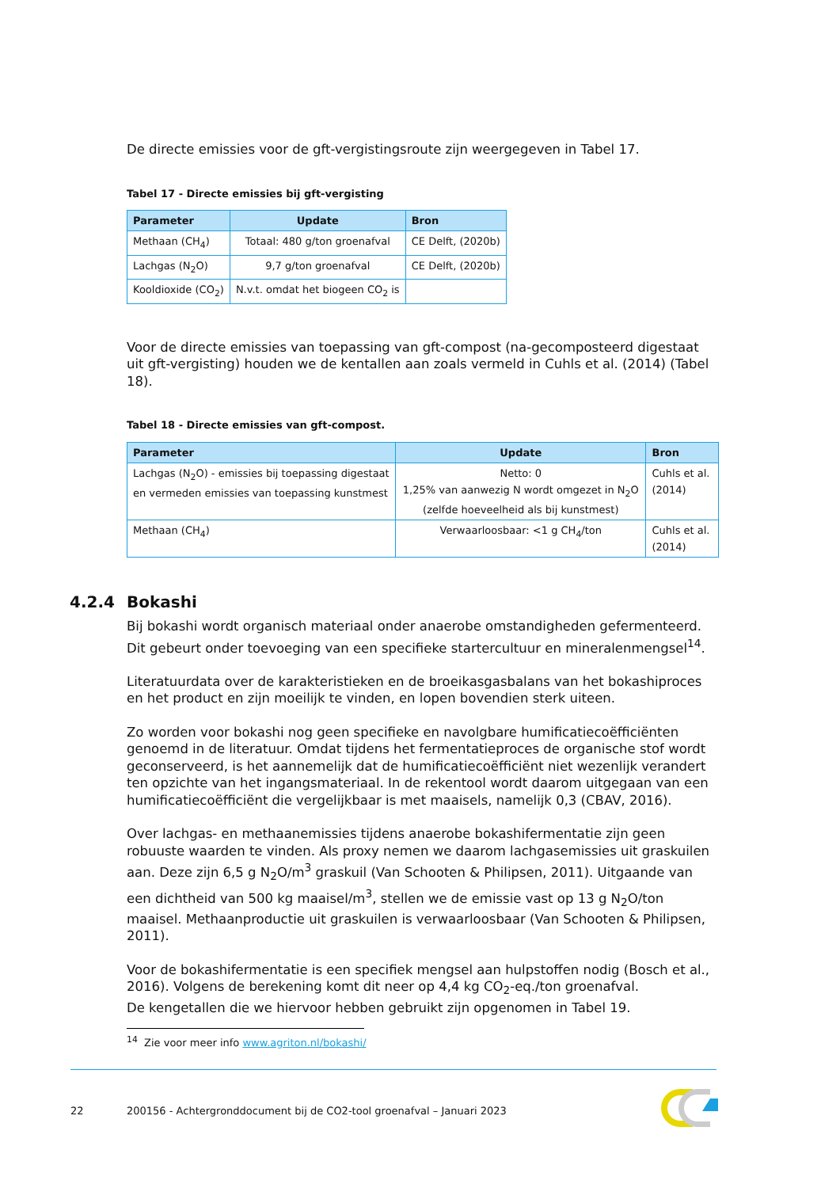De directe emissies voor de gft-vergistingsroute zijn weergegeven in Tabel 17.
Tabel 17 - Directe emissies bij gft-vergisting
| Parameter | Update | Bron |
| --- | --- | --- |
| Methaan (CH<sub>4</sub>) | Totaal: 480 g/ton groenafval | CE Delft, (2020b) |
| Lachgas (N<sub>2</sub>O) | 9,7 g/ton groenafval | CE Delft, (2020b) |
| Kooldioxide (CO<sub>2</sub>) | N.v.t. omdat het biogeen CO<sub>2</sub> is | |
Voor de directe emissies van toepassing van gft-compost (na-gecomposteerd digestaat uit gft-vergisting) houden we de kentallen aan zoals vermeld in Cuhls et al. (2014) (Tabel 18).
Tabel 18 - Directe emissies van gft-compost.
| Parameter | Update | Bron |
| --- | --- | --- |
| Lachgas (N<sub>2</sub>O) - emissies bij toepassing digestaat en vermeden emissies van toepassing kunstmest | Netto: 0 1,25% van aanwezig N wordt omgezet in N<sub>2</sub>O (zelfde hoeveelheid als bij kunstmest) | Cuhls et al. (2014) |
| Methaan (CH<sub>4</sub>) | Verwaarloosbaar: <1 g CH<sub>4</sub>/ton | Cuhls et al. (2014) |
4.2.4 Bokashi
Bij bokashi wordt organisch materiaal onder anaerobe omstandigheden gefermenteerd. Dit gebeurt onder toevoeging van een specifieke startercultuur en mineralenmengsel<sup>14</sup>.
Literatuurdata over de karakteristieken en de broeikasgasbalans van het bokashiproces en het product en zijn moeilijk te vinden, en lopen bovendien sterk uiteen.
Zo worden voor bokashi nog geen specifieke en navolgbare humificatiecoëfficiënten genoemd in de literatuur. Omdat tijdens het fermentatieproces de organische stof wordt geconserveerd, is het aannemelijk dat de humificatiecoëfficiënt niet wezenlijk verandert ten opzichte van het ingangsmateriaal. In de rekentool wordt daarom uitgegaan van een humificatiecoëfficiënt die vergelijkbaar is met maaisels, namelijk 0,3 (CBAV, 2016).
Over lachgas- en methaanemissies tijdens anaerobe bokashifermentatie zijn geen robuuste waarden te vinden. Als proxy nemen we daarom lachgasemissies uit graskuilen aan. Deze zijn 6,5 g N<sub>2</sub>O/m<sup>3</sup> graskuil (Van Schooten & Philipsen, 2011). Uitgaande van een dichtheid van 500 kg maaisel/m<sup>3</sup>, stellen we de emissie vast op 13 g N<sub>2</sub>O/ton maaisel. Methaanproductie uit graskuilen is verwaarloosbaar (Van Schooten & Philipsen, 2011).
Voor de bokashifermentatie is een specifiek mengsel aan hulpstoffen nodig (Bosch et al., 2016). Volgens de berekening komt dit neer op 4,4 kg CO<sub>2</sub>-eq./ton groenafval.
De kengetallen die we hiervoor hebben gebruikt zijn opgenomen in Tabel 19.
<sup>14</sup> Zie voor meer info www.agriton.nl/bokashi/
22 200156 - Achtergronddocument bij de CO2-tool groenafval – Januari 2023